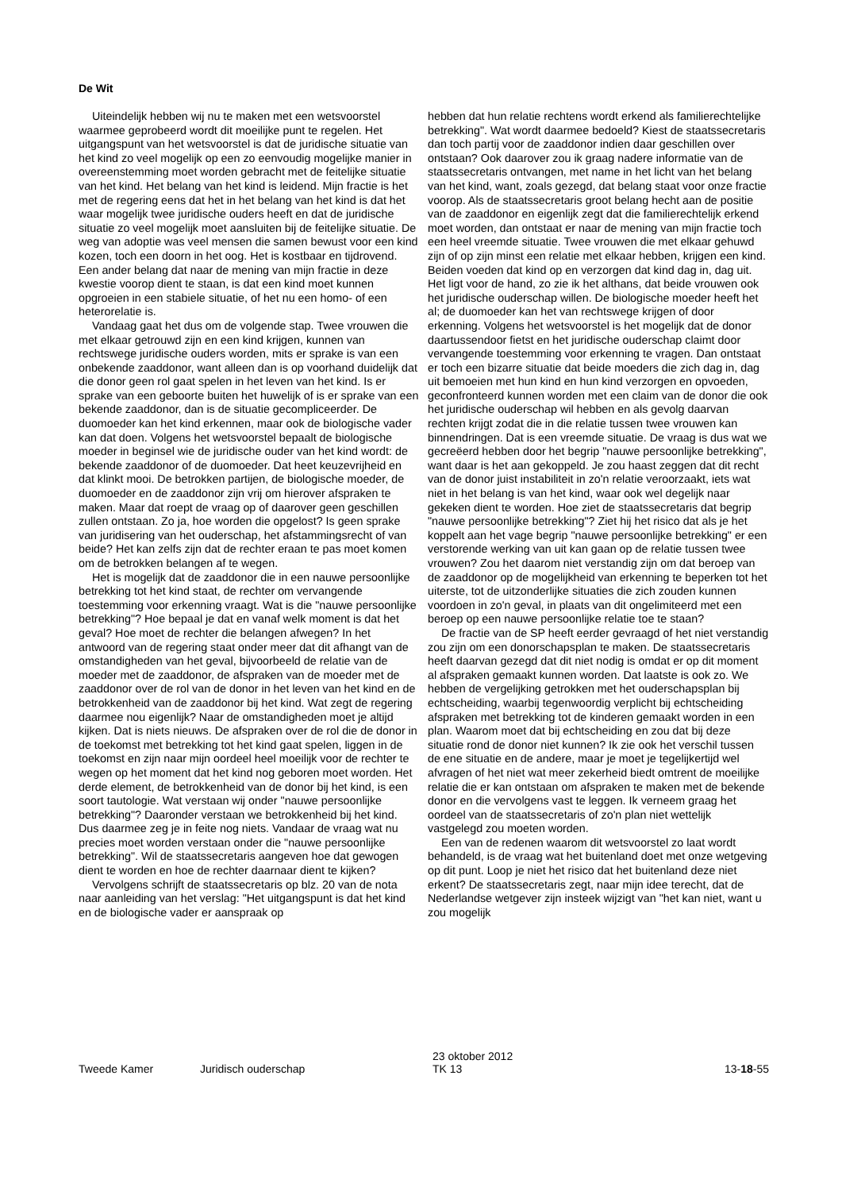De Wit
Uiteindelijk hebben wij nu te maken met een wetsvoorstel waarmee geprobeerd wordt dit moeilijke punt te regelen. Het uitgangspunt van het wetsvoorstel is dat de juridische situatie van het kind zo veel mogelijk op een zo eenvoudig mogelijke manier in overeenstemming moet worden gebracht met de feitelijke situatie van het kind. Het belang van het kind is leidend. Mijn fractie is het met de regering eens dat het in het belang van het kind is dat het waar mogelijk twee juridische ouders heeft en dat de juridische situatie zo veel mogelijk moet aansluiten bij de feitelijke situatie. De weg van adoptie was veel mensen die samen bewust voor een kind kozen, toch een doorn in het oog. Het is kostbaar en tijdrovend. Een ander belang dat naar de mening van mijn fractie in deze kwestie voorop dient te staan, is dat een kind moet kunnen opgroeien in een stabiele situatie, of het nu een homo- of een heterorelatie is.
Vandaag gaat het dus om de volgende stap. Twee vrouwen die met elkaar getrouwd zijn en een kind krijgen, kunnen van rechtswege juridische ouders worden, mits er sprake is van een onbekende zaaddonor, want alleen dan is op voorhand duidelijk dat die donor geen rol gaat spelen in het leven van het kind. Is er sprake van een geboorte buiten het huwelijk of is er sprake van een bekende zaaddonor, dan is de situatie gecompliceerder. De duomoeder kan het kind erkennen, maar ook de biologische vader kan dat doen. Volgens het wetsvoorstel bepaalt de biologische moeder in beginsel wie de juridische ouder van het kind wordt: de bekende zaaddonor of de duomoeder. Dat heet keuzevrijheid en dat klinkt mooi. De betrokken partijen, de biologische moeder, de duomoeder en de zaaddonor zijn vrij om hierover afspraken te maken. Maar dat roept de vraag op of daarover geen geschillen zullen ontstaan. Zo ja, hoe worden die opgelost? Is geen sprake van juridisering van het ouderschap, het afstammingsrecht of van beide? Het kan zelfs zijn dat de rechter eraan te pas moet komen om de betrokken belangen af te wegen.
Het is mogelijk dat de zaaddonor die in een nauwe persoonlijke betrekking tot het kind staat, de rechter om vervangende toestemming voor erkenning vraagt. Wat is die "nauwe persoonlijke betrekking"? Hoe bepaal je dat en vanaf welk moment is dat het geval? Hoe moet de rechter die belangen afwegen? In het antwoord van de regering staat onder meer dat dit afhangt van de omstandigheden van het geval, bijvoorbeeld de relatie van de moeder met de zaaddonor, de afspraken van de moeder met de zaaddonor over de rol van de donor in het leven van het kind en de betrokkenheid van de zaaddonor bij het kind. Wat zegt de regering daarmee nou eigenlijk? Naar de omstandigheden moet je altijd kijken. Dat is niets nieuws. De afspraken over de rol die de donor in de toekomst met betrekking tot het kind gaat spelen, liggen in de toekomst en zijn naar mijn oordeel heel moeilijk voor de rechter te wegen op het moment dat het kind nog geboren moet worden. Het derde element, de betrokkenheid van de donor bij het kind, is een soort tautologie. Wat verstaan wij onder "nauwe persoonlijke betrekking"? Daaronder verstaan we betrokkenheid bij het kind. Dus daarmee zeg je in feite nog niets. Vandaar de vraag wat nu precies moet worden verstaan onder die "nauwe persoonlijke betrekking". Wil de staatssecretaris aangeven hoe dat gewogen dient te worden en hoe de rechter daarnaar dient te kijken?
Vervolgens schrijft de staatssecretaris op blz. 20 van de nota naar aanleiding van het verslag: "Het uitgangspunt is dat het kind en de biologische vader er aanspraak op
hebben dat hun relatie rechtens wordt erkend als familierechtelijke betrekking". Wat wordt daarmee bedoeld? Kiest de staatssecretaris dan toch partij voor de zaaddonor indien daar geschillen over ontstaan? Ook daarover zou ik graag nadere informatie van de staatssecretaris ontvangen, met name in het licht van het belang van het kind, want, zoals gezegd, dat belang staat voor onze fractie voorop. Als de staatssecretaris groot belang hecht aan de positie van de zaaddonor en eigenlijk zegt dat die familierechtelijk erkend moet worden, dan ontstaat er naar de mening van mijn fractie toch een heel vreemde situatie. Twee vrouwen die met elkaar gehuwd zijn of op zijn minst een relatie met elkaar hebben, krijgen een kind. Beiden voeden dat kind op en verzorgen dat kind dag in, dag uit. Het ligt voor de hand, zo zie ik het althans, dat beide vrouwen ook het juridische ouderschap willen. De biologische moeder heeft het al; de duomoeder kan het van rechtswege krijgen of door erkenning. Volgens het wetsvoorstel is het mogelijk dat de donor daartussendoor fietst en het juridische ouderschap claimt door vervangende toestemming voor erkenning te vragen. Dan ontstaat er toch een bizarre situatie dat beide moeders die zich dag in, dag uit bemoeien met hun kind en hun kind verzorgen en opvoeden, geconfronteerd kunnen worden met een claim van de donor die ook het juridische ouderschap wil hebben en als gevolg daarvan rechten krijgt zodat die in die relatie tussen twee vrouwen kan binnendringen. Dat is een vreemde situatie. De vraag is dus wat we gecreëerd hebben door het begrip "nauwe persoonlijke betrekking", want daar is het aan gekoppeld. Je zou haast zeggen dat dit recht van de donor juist instabiliteit in zo'n relatie veroorzaakt, iets wat niet in het belang is van het kind, waar ook wel degelijk naar gekeken dient te worden. Hoe ziet de staatssecretaris dat begrip "nauwe persoonlijke betrekking"? Ziet hij het risico dat als je het koppelt aan het vage begrip "nauwe persoonlijke betrekking" er een verstorende werking van uit kan gaan op de relatie tussen twee vrouwen? Zou het daarom niet verstandig zijn om dat beroep van de zaaddonor op de mogelijkheid van erkenning te beperken tot het uiterste, tot de uitzonderlijke situaties die zich zouden kunnen voordoen in zo'n geval, in plaats van dit ongelimiteerd met een beroep op een nauwe persoonlijke relatie toe te staan?
De fractie van de SP heeft eerder gevraagd of het niet verstandig zou zijn om een donorschapsplan te maken. De staatssecretaris heeft daarvan gezegd dat dit niet nodig is omdat er op dit moment al afspraken gemaakt kunnen worden. Dat laatste is ook zo. We hebben de vergelijking getrokken met het ouderschapsplan bij echtscheiding, waarbij tegenwoordig verplicht bij echtscheiding afspraken met betrekking tot de kinderen gemaakt worden in een plan. Waarom moet dat bij echtscheiding en zou dat bij deze situatie rond de donor niet kunnen? Ik zie ook het verschil tussen de ene situatie en de andere, maar je moet je tegelijkertijd wel afvragen of het niet wat meer zekerheid biedt omtrent de moeilijke relatie die er kan ontstaan om afspraken te maken met de bekende donor en die vervolgens vast te leggen. Ik verneem graag het oordeel van de staatssecretaris of zo'n plan niet wettelijk vastgelegd zou moeten worden.
Een van de redenen waarom dit wetsvoorstel zo laat wordt behandeld, is de vraag wat het buitenland doet met onze wetgeving op dit punt. Loop je niet het risico dat het buitenland deze niet erkent? De staatssecretaris zegt, naar mijn idee terecht, dat de Nederlandse wetgever zijn insteek wijzigt van "het kan niet, want u zou mogelijk
Tweede Kamer Juridisch ouderschap 23 oktober 2012
TK 13 13-18-55